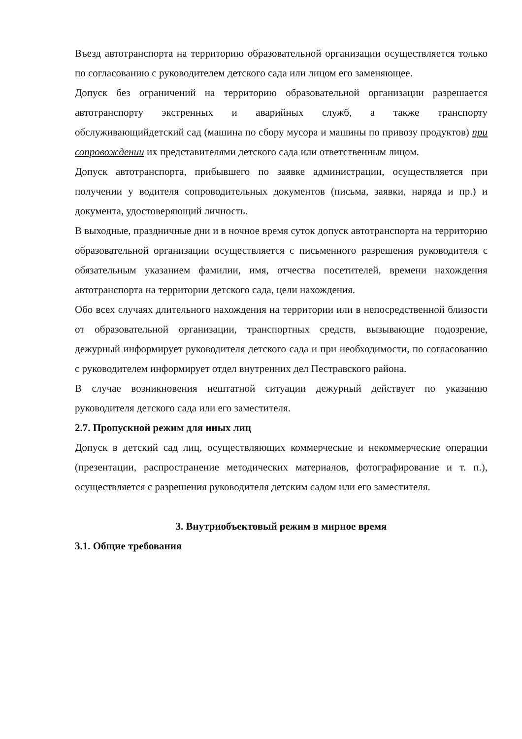Въезд автотранспорта на территорию образовательной организации осуществляется только по согласованию с руководителем детского сада или лицом его заменяющее.
Допуск без ограничений на территорию образовательной организации разрешается автотранспорту экстренных и аварийных служб, а также транспорту обслуживающийдетский сад (машина по сбору мусора и машины по привозу продуктов) при сопровождении их представителями детского сада или ответственным лицом.
Допуск автотранспорта, прибывшего по заявке администрации, осуществляется при получении у водителя сопроводительных документов (письма, заявки, наряда и пр.) и документа, удостоверяющий личность.
В выходные, праздничные дни и в ночное время суток допуск автотранспорта на территорию образовательной организации осуществляется с письменного разрешения руководителя с обязательным указанием фамилии, имя, отчества посетителей, времени нахождения автотранспорта на территории детского сада, цели нахождения.
Обо всех случаях длительного нахождения на территории или в непосредственной близости от образовательной организации, транспортных средств, вызывающие подозрение, дежурный информирует руководителя детского сада и при необходимости, по согласованию с руководителем информирует отдел внутренних дел Пестравского района.
В случае возникновения нештатной ситуации дежурный действует по указанию руководителя детского сада или его заместителя.
2.7. Пропускной режим для иных лиц
Допуск в детский сад лиц, осуществляющих коммерческие и некоммерческие операции (презентации, распространение методических материалов, фотографирование и т. п.), осуществляется с разрешения руководителя детским садом или его заместителя.
3. Внутриобъектовый режим в мирное время
3.1. Общие требования